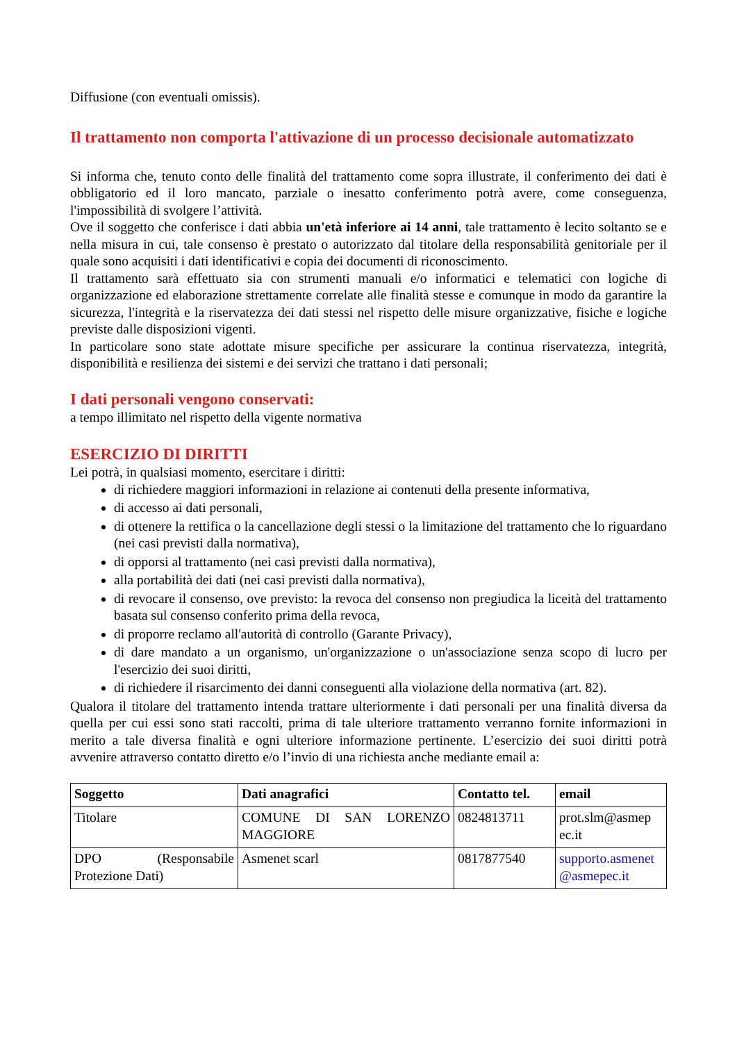Diffusione (con eventuali omissis).
Il trattamento non comporta l'attivazione di un processo decisionale automatizzato
Si informa che, tenuto conto delle finalità del trattamento come sopra illustrate, il conferimento dei dati è obbligatorio ed il loro mancato, parziale o inesatto conferimento potrà avere, come conseguenza, l'impossibilità di svolgere l’attività.
Ove il soggetto che conferisce i dati abbia un'età inferiore ai 14 anni, tale trattamento è lecito soltanto se e nella misura in cui, tale consenso è prestato o autorizzato dal titolare della responsabilità genitoriale per il quale sono acquisiti i dati identificativi e copia dei documenti di riconoscimento.
Il trattamento sarà effettuato sia con strumenti manuali e/o informatici e telematici con logiche di organizzazione ed elaborazione strettamente correlate alle finalità stesse e comunque in modo da garantire la sicurezza, l'integrità e la riservatezza dei dati stessi nel rispetto delle misure organizzative, fisiche e logiche previste dalle disposizioni vigenti.
In particolare sono state adottate misure specifiche per assicurare la continua riservatezza, integrità, disponibilità e resilienza dei sistemi e dei servizi che trattano i dati personali;
I dati personali vengono conservati:
a tempo illimitato nel rispetto della vigente normativa
ESERCIZIO DI DIRITTI
Lei potrà, in qualsiasi momento, esercitare i diritti:
di richiedere maggiori informazioni in relazione ai contenuti della presente informativa,
di accesso ai dati personali,
di ottenere la rettifica o la cancellazione degli stessi o la limitazione del trattamento che lo riguardano (nei casi previsti dalla normativa),
di opporsi al trattamento (nei casi previsti dalla normativa),
alla portabilità dei dati (nei casi previsti dalla normativa),
di revocare il consenso, ove previsto: la revoca del consenso non pregiudica la liceità del trattamento basata sul consenso conferito prima della revoca,
di proporre reclamo all'autorità di controllo (Garante Privacy),
di dare mandato a un organismo, un'organizzazione o un'associazione senza scopo di lucro per l'esercizio dei suoi diritti,
di richiedere il risarcimento dei danni conseguenti alla violazione della normativa (art. 82).
Qualora il titolare del trattamento intenda trattare ulteriormente i dati personali per una finalità diversa da quella per cui essi sono stati raccolti, prima di tale ulteriore trattamento verranno fornite informazioni in merito a tale diversa finalità e ogni ulteriore informazione pertinente. L’esercizio dei suoi diritti potrà avvenire attraverso contatto diretto e/o l’invio di una richiesta anche mediante email a:
| Soggetto | Dati anagrafici | Contatto tel. | email |
| --- | --- | --- | --- |
| Titolare | COMUNE DI SAN LORENZO MAGGIORE | 0824813711 | prot.slm@asmep ec.it |
| DPO (Responsabile Protezione Dati) | Asmenet scarl | 0817877540 | supporto.asmenet @asmepec.it |